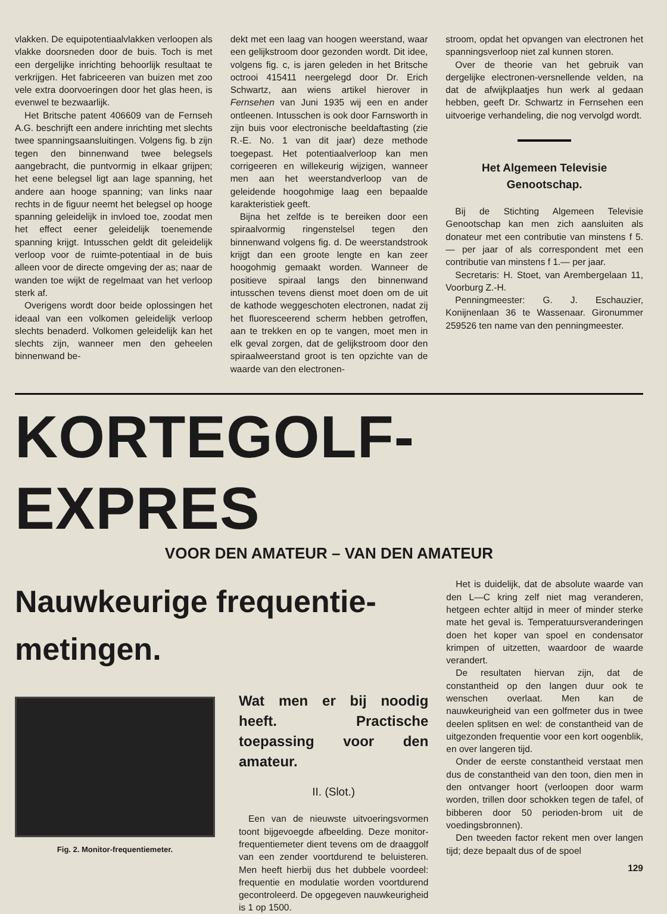vlakken. De equipotentiaalvlakken verloopen als vlakke doorsneden door de buis. Toch is met een dergelijke inrichting behoorlijk resultaat te verkrijgen. Het fabriceeren van buizen met zoo vele extra doorvoeringen door het glas heen, is evenwel te bezwaarlijk.
Het Britsche patent 406609 van de Fernseh A.G. beschrijft een andere inrichting met slechts twee spanningsaansluitingen. Volgens fig. b zijn tegen den binnenwand twee belegsels aangebracht, die puntvormig in elkaar grijpen; het eene belegsel ligt aan lage spanning, het andere aan hooge spanning; van links naar rechts in de figuur neemt het belegsel op hooge spanning geleidelijk in invloed toe, zoodat men het effect eener geleidelijk toenemende spanning krijgt. Intusschen geldt dit geleidelijk verloop voor de ruimte-potentiaal in de buis alleen voor de directe omgeving der as; naar de wanden toe wijkt de regelmaat van het verloop sterk af.
Overigens wordt door beide oplossingen het ideaal van een volkomen geleidelijk verloop slechts benaderd. Volkomen geleidelijk kan het slechts zijn, wanneer men den geheelen binnenwand be-
dekt met een laag van hoogen weerstand, waar een gelijkstroom door gezonden wordt. Dit idee, volgens fig. c, is jaren geleden in het Britsche octrooi 415411 neergelegd door Dr. Erich Schwartz, aan wiens artikel hierover in Fernsehen van Juni 1935 wij een en ander ontleenen. Intusschen is ook door Farnsworth in zijn buis voor electronische beeldaftasting (zie R.-E. No. 1 van dit jaar) deze methode toegepast. Het potentiaalverloop kan men corrigeeren en willekeurig wijzigen, wanneer men aan het weerstandverloop van de geleidende hoogohmige laag een bepaalde karakteristiek geeft.
Bijna het zelfde is te bereiken door een spiraalvormig ringenstelsel tegen den binnenwand volgens fig. d. De weerstandstrook krijgt dan een groote lengte en kan zeer hoogohmig gemaakt worden. Wanneer de positieve spiraal langs den binnenwand intusschen tevens dienst moet doen om de uit de kathode weggeschoten electronen, nadat zij het fluoresceerend scherm hebben getroffen, aan te trekken en op te vangen, moet men in elk geval zorgen, dat de gelijkstroom door den spiraalweerstand groot is ten opzichte van de waarde van den electronen-
stroom, opdat het opvangen van electronen het spanningsverloop niet zal kunnen storen.
Over de theorie van het gebruik van dergelijke electronen-versnellende velden, na dat de afwijkplaatjes hun werk al gedaan hebben, geeft Dr. Schwartz in Fernsehen een uitvoerige verhandeling, die nog vervolgd wordt.
Het Algemeen Televisie
Genootschap.
Bij de Stichting Algemeen Televisie Genootschap kan men zich aansluiten als donateur met een contributie van minstens f 5.— per jaar of als correspondent met een contributie van minstens f 1.— per jaar.
Secretaris: H. Stoet, van Arembergelaan 11, Voorburg Z.-H.
Penningmeester: G. J. Eschauzier, Konijnenlaan 36 te Wassenaar. Gironummer 259526 ten name van den penningmeester.
KORTEGOLF-EXPRES
VOOR DEN AMATEUR – VAN DEN AMATEUR
Nauwkeurige frequentie-
metingen.
Fig. 2. Monitor-frequentiemeter.
Wat men er bij noodig heeft. Practische toepassing voor den amateur.
II. (Slot.)
Een van de nieuwste uitvoeringsvormen toont bijgevoegde afbeelding. Deze monitor-frequentiemeter dient tevens om de draaggolf van een zender voortdurend te beluisteren. Men heeft hierbij dus het dubbele voordeel: frequentie en modulatie worden voortdurend gecontroleerd. De opgegeven nauwkeurigheid is 1 op 1500.
Het is duidelijk, dat de absolute waarde van den L—C kring zelf niet mag veranderen, hetgeen echter altijd in meer of minder sterke mate het geval is. Temperatuursveranderingen doen het koper van spoel en condensator krimpen of uitzetten, waardoor de waarde verandert.
De resultaten hiervan zijn, dat de constantheid op den langen duur ook te wenschen overlaat. Men kan de nauwkeurigheid van een golfmeter dus in twee deelen splitsen en wel: de constantheid van de uitgezonden frequentie voor een kort oogenblik, en over langeren tijd.
Onder de eerste constantheid verstaat men dus de constantheid van den toon, dien men in den ontvanger hoort (verloopen door warm worden, trillen door schokken tegen de tafel, of bibberen door 50 perioden-brom uit de voedingsbronnen).
Den tweeden factor rekent men over langen tijd; deze bepaalt dus of de spoel
129